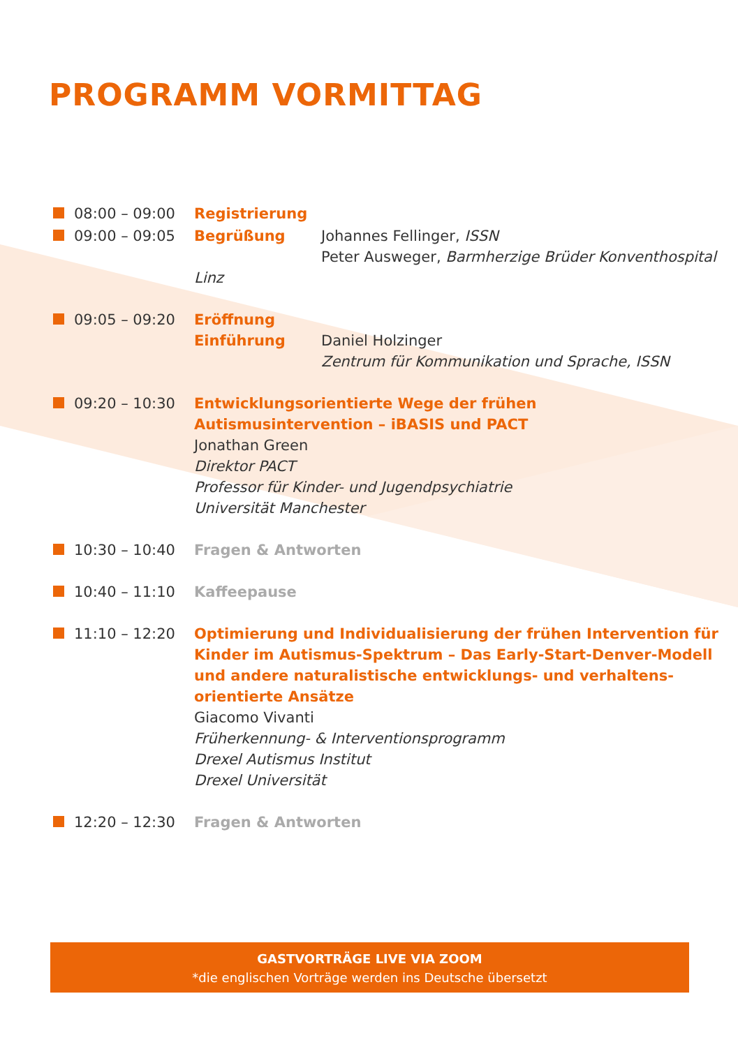PROGRAMM VORMITTAG
08:00 – 09:00 Registrierung
09:00 – 09:05 Begrüßung Johannes Fellinger, ISSN
Peter Ausweger, Barmherzige Brüder Konventhospital Linz
09:05 – 09:20 Eröffnung
Einführung Daniel Holzinger
Zentrum für Kommunikation und Sprache, ISSN
09:20 – 10:30 Entwicklungsorientierte Wege der frühen
Autismusintervention – iBASIS und PACT
Jonathan Green
Direktor PACT
Professor für Kinder- und Jugendpsychiatrie
Universität Manchester
10:30 – 10:40 Fragen & Antworten
10:40 – 11:10 Kaffeepause
11:10 – 12:20 Optimierung und Individualisierung der frühen Intervention für
Kinder im Autismus-Spektrum – Das Early-Start-Denver-Modell
und andere naturalistische entwicklungs- und verhaltens-
orientierte Ansätze
Giacomo Vivanti
Früherkennung- & Interventionsprogramm
Drexel Autismus Institut
Drexel Universität
12:20 – 12:30 Fragen & Antworten
GASTVORTRÄGE LIVE VIA ZOOM
*die englischen Vorträge werden ins Deutsche übersetzt